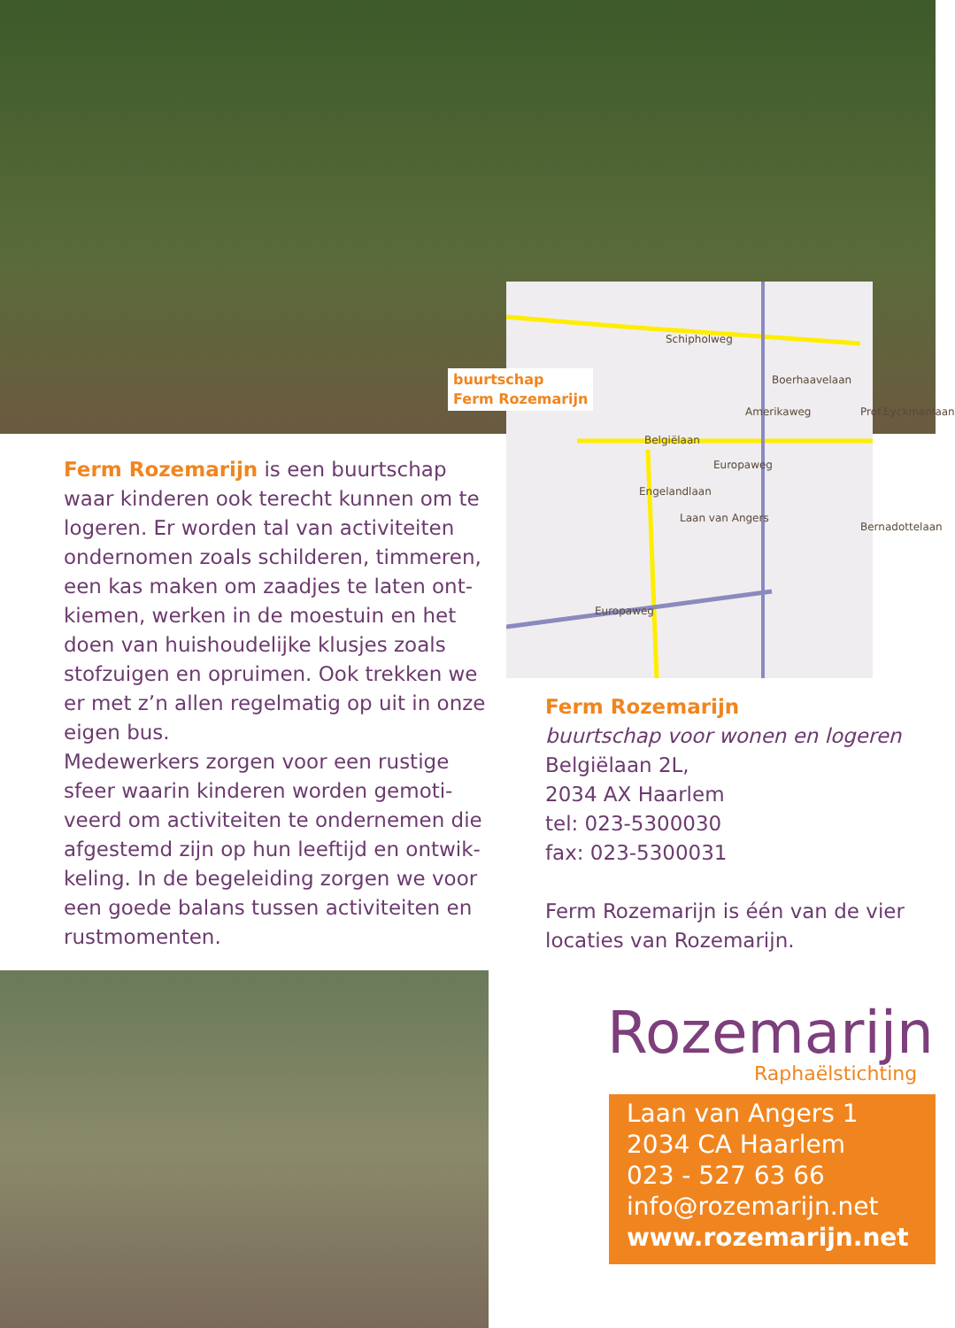Schipholweg
Boerhaavelaan
Belgiëlaan
Amerikaweg Prof.Eyckmanlaan
Europaweg
Engelandlaan
Laan van Angers
Bernadottelaan
Europaweg
buurtschap
Ferm Rozemarijn
Ferm Rozemarijn is een buurtschap waar kinderen ook terecht kunnen om te logeren. Er worden tal van activiteiten ondernomen zoals schilderen, timmeren, een kas maken om zaadjes te laten ont-kiemen, werken in de moestuin en het doen van huishoudelijke klusjes zoals stofzuigen en opruimen. Ook trekken we er met z’n allen regelmatig op uit in onze eigen bus.
Medewerkers zorgen voor een rustige sfeer waarin kinderen worden gemoti-veerd om activiteiten te ondernemen die afgestemd zijn op hun leeftijd en ontwik-keling. In de begeleiding zorgen we voor een goede balans tussen activiteiten en rustmomenten.
Ferm Rozemarijn
buurtschap voor wonen en logeren
Belgiëlaan 2L,
2034 AX Haarlem
tel: 023-5300030
fax: 023-5300031
Ferm Rozemarijn is één van de vier locaties van Rozemarijn.
Rozemarijn
Raphaëlstichting
Laan van Angers 1
2034 CA Haarlem
023 - 527 63 66
info@rozemarijn.net
www.rozemarijn.net